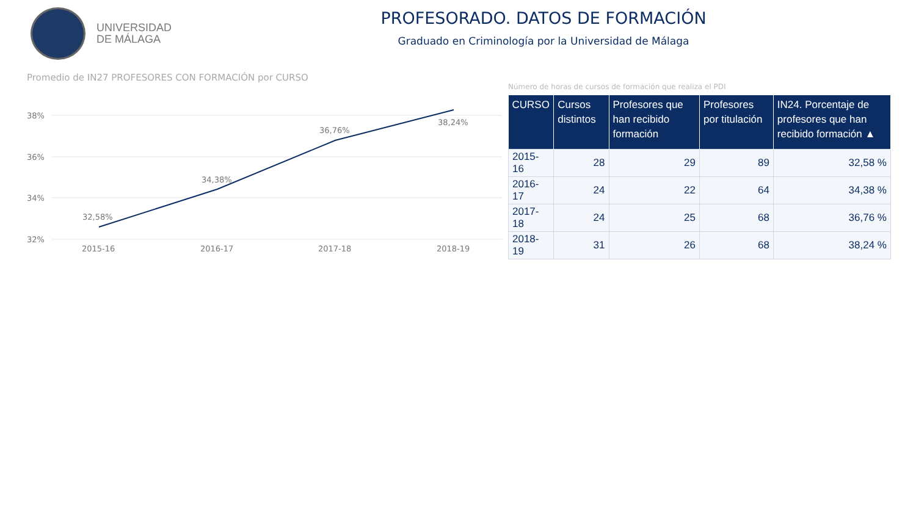UNIVERSIDAD
DE MÁLAGA
PROFESORADO. DATOS DE FORMACIÓN
Graduado en Criminología por la Universidad de Málaga
Promedio de IN27 PROFESORES CON FORMACIÓN por CURSO
38%
36%
34%
32%
32,58%
34,38%
36,76%
38,24%
2015-16
2016-17
2017-18
2018-19
Número de horas de cursos de formación que realiza el PDI
| CURSO | Cursos distintos | Profesores que han recibido formación | Profesores por titulación | IN24. Porcentaje de profesores que han recibido formación ▲ |
| --- | --- | --- | --- | --- |
| 2015-16 | 28 | 29 | 89 | 32,58 % |
| 2016-17 | 24 | 22 | 64 | 34,38 % |
| 2017-18 | 24 | 25 | 68 | 36,76 % |
| 2018-19 | 31 | 26 | 68 | 38,24 % |